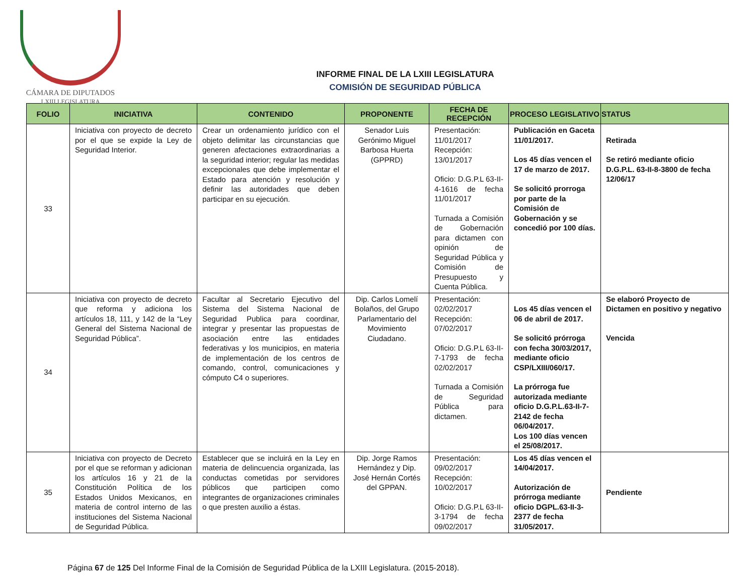CÁMARA DE DIPUTADOS
LXIII LEGISLATURA
INFORME FINAL DE LA LXIII LEGISLATURA
COMISIÓN DE SEGURIDAD PÚBLICA
| FOLIO | INICIATIVA | CONTENIDO | PROPONENTE | FECHA DE RECEPCIÓN | PROCESO LEGISLATIVO | STATUS |
| --- | --- | --- | --- | --- | --- | --- |
| 33 | Iniciativa con proyecto de decreto por el que se expide la Ley de Seguridad Interior. | Crear un ordenamiento jurídico con el objeto delimitar las circunstancias que generen afectaciones extraordinarias a la seguridad interior; regular las medidas excepcionales que debe implementar el Estado para atención y resolución y definir las autoridades que deben participar en su ejecución. | Senador Luis Gerónimo Miguel Barbosa Huerta (GPPRD) | Presentación: 11/01/2017 Recepción: 13/01/2017 Oficio: D.G.P.L 63-II-4-1616 de fecha 11/01/2017 Turnada a Comisión de Gobernación para dictamen con opinión de Seguridad Pública y Comisión de Presupuesto y Cuenta Pública. | Publicación en Gaceta 11/01/2017. Los 45 días vencen el 17 de marzo de 2017. Se solicitó prorroga por parte de la Comisión de Gobernación y se concedió por 100 días. | Retirada Se retiró mediante oficio D.G.P.L. 63-II-8-3800 de fecha 12/06/17 |
| 34 | Iniciativa con proyecto de decreto que reforma y adiciona los artículos 18, 111, y 142 de la “Ley General del Sistema Nacional de Seguridad Pública”. | Facultar al Secretario Ejecutivo del Sistema del Sistema Nacional de Seguridad Publica para coordinar, integrar y presentar las propuestas de asociación entre las entidades federativas y los municipios, en materia de implementación de los centros de comando, control, comunicaciones y cómputo C4 o superiores. | Dip. Carlos Lomelí Bolaños, del Grupo Parlamentario del Movimiento Ciudadano. | Presentación: 02/02/2017 Recepción: 07/02/2017 Oficio: D.G.P.L 63-II-7-1793 de fecha 02/02/2017 Turnada a Comisión de Seguridad Pública para dictamen. | Los 45 días vencen el 06 de abril de 2017. Se solicitó prórroga con fecha 30/03/2017, mediante oficio CSP/LXIII/060/17. La prórroga fue autorizada mediante oficio D.G.P.L.63-II-7-2142 de fecha 06/04/2017. Los 100 días vencen el 25/08/2017. | Se elaboró Proyecto de Dictamen en positivo y negativo Vencida |
| 35 | Iniciativa con proyecto de Decreto por el que se reforman y adicionan los artículos 16 y 21 de la Constitución Política de los Estados Unidos Mexicanos, en materia de control interno de las instituciones del Sistema Nacional de Seguridad Pública. | Establecer que se incluirá en la Ley en materia de delincuencia organizada, las conductas cometidas por servidores públicos que participen como integrantes de organizaciones criminales o que presten auxilio a éstas. | Dip. Jorge Ramos Hernández y Dip. José Hernán Cortés del GPPAN. | Presentación: 09/02/2017 Recepción: 10/02/2017 Oficio: D.G.P.L 63-II-3-1794 de fecha 09/02/2017 | Los 45 días vencen el 14/04/2017. Autorización de prórroga mediante oficio DGPL.63-II-3-2377 de fecha 31/05/2017. | Pendiente |
Página 67 de 125 Del Informe Final de la Comisión de Seguridad Pública de la LXIII Legislatura. (2015-2018).